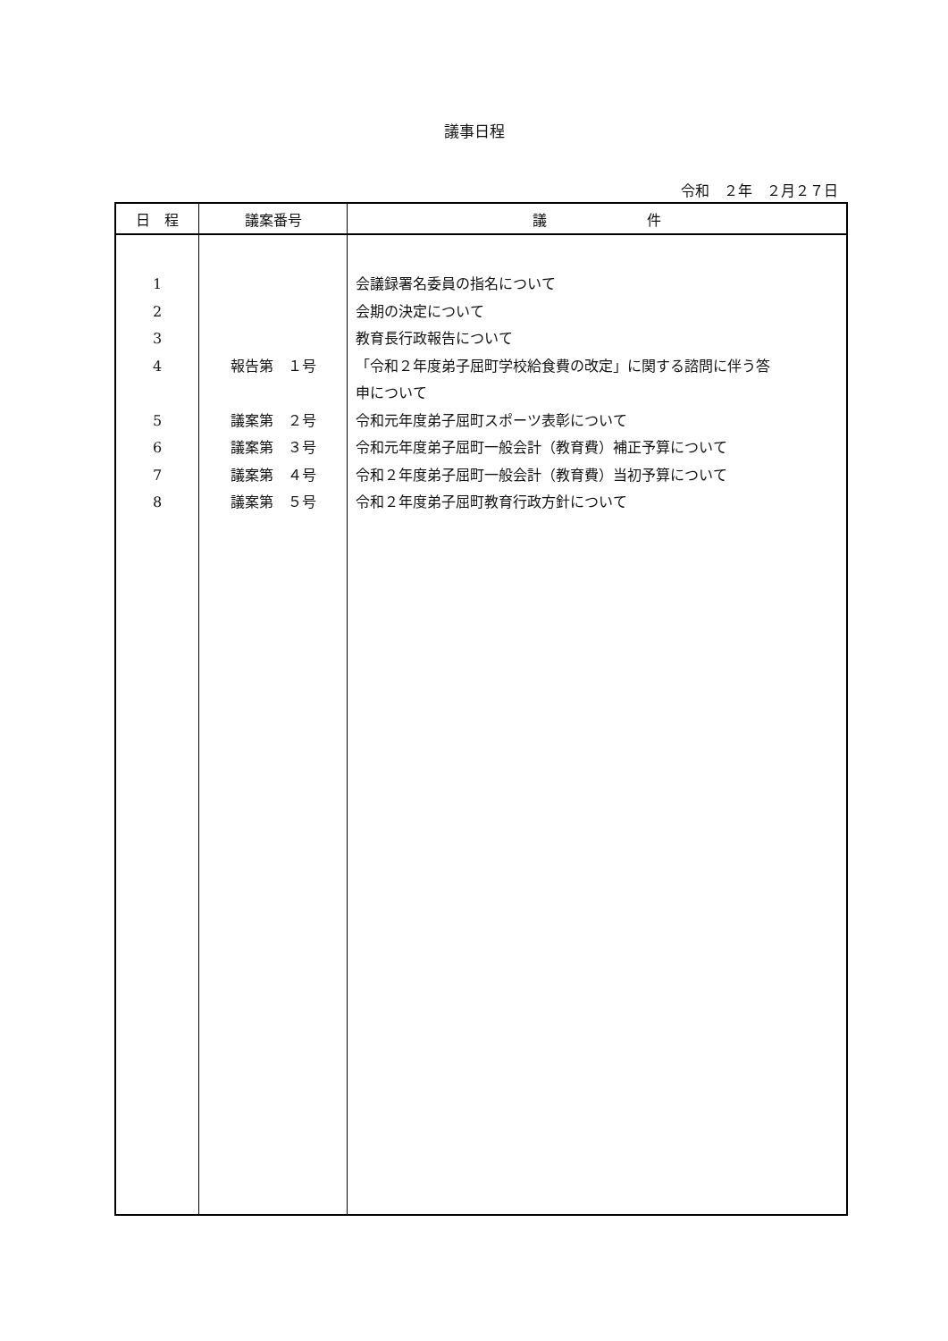議事日程
令和　２年　２月２７日
| 日 程 | 議案番号 | 議 件 |
| --- | --- | --- |
| 1 2 3 4 5 6 7 8 | 報告第 １号 議案第 ２号 議案第 ３号 議案第 ４号 議案第 ５号 | 会議録署名委員の指名について 会期の決定について 教育長行政報告について 「令和２年度弟子屈町学校給食費の改定」に関する諮問に伴う答 申について 令和元年度弟子屈町スポーツ表彰について 令和元年度弟子屈町一般会計（教育費）補正予算について 令和２年度弟子屈町一般会計（教育費）当初予算について 令和２年度弟子屈町教育行政方針について |